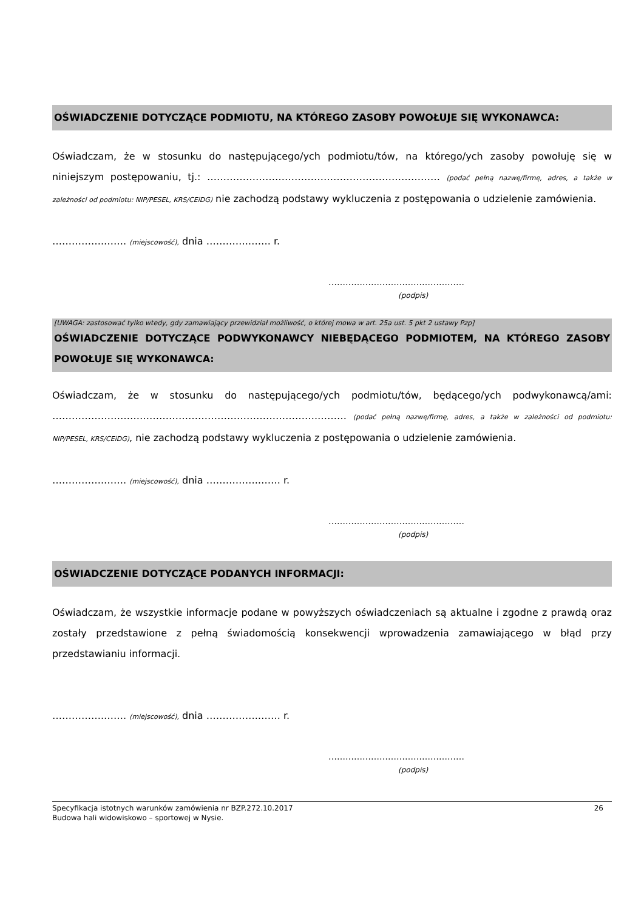OŚWIADCZENIE DOTYCZĄCE PODMIOTU, NA KTÓREGO ZASOBY POWOŁUJE SIĘ WYKONAWCA:
Oświadczam, że w stosunku do następującego/ych podmiotu/tów, na którego/ych zasoby powołuję się w niniejszym postępowaniu, tj.: ……………………………………………………………… (podać pełną nazwę/firmę, adres, a także w zależności od podmiotu: NIP/PESEL, KRS/CEiDG) nie zachodzą podstawy wykluczenia z postępowania o udzielenie zamówienia.
…………….……. (miejscowość), dnia ………….……. r.
…………………………………………
(podpis)
[UWAGA: zastosować tylko wtedy, gdy zamawiający przewidział możliwość, o której mowa w art. 25a ust. 5 pkt 2 ustawy Pzp]
OŚWIADCZENIE DOTYCZĄCE PODWYKONAWCY NIEBĘDĄCEGO PODMIOTEM, NA KTÓREGO ZASOBY POWOŁUJE SIĘ WYKONAWCA:
Oświadczam, że w stosunku do następującego/ych podmiotu/tów, będącego/ych podwykonawcą/ami: ……………………………………………………………………….……… (podać pełną nazwę/firmę, adres, a także w zależności od podmiotu: NIP/PESEL, KRS/CEiDG), nie zachodzą podstawy wykluczenia z postępowania o udzielenie zamówienia.
…………….……. (miejscowość), dnia …………….……. r.
…………………………………………
(podpis)
OŚWIADCZENIE DOTYCZĄCE PODANYCH INFORMACJI:
Oświadczam, że wszystkie informacje podane w powyższych oświadczeniach są aktualne i zgodne z prawdą oraz zostały przedstawione z pełną świadomością konsekwencji wprowadzenia zamawiającego w błąd przy przedstawianiu informacji.
…………….……. (miejscowość), dnia …………….……. r.
…………………………………………
(podpis)
Specyfikacja istotnych warunków zamówienia nr BZP.272.10.2017
Budowa hali widowiskowo – sportowej w Nysie.
26